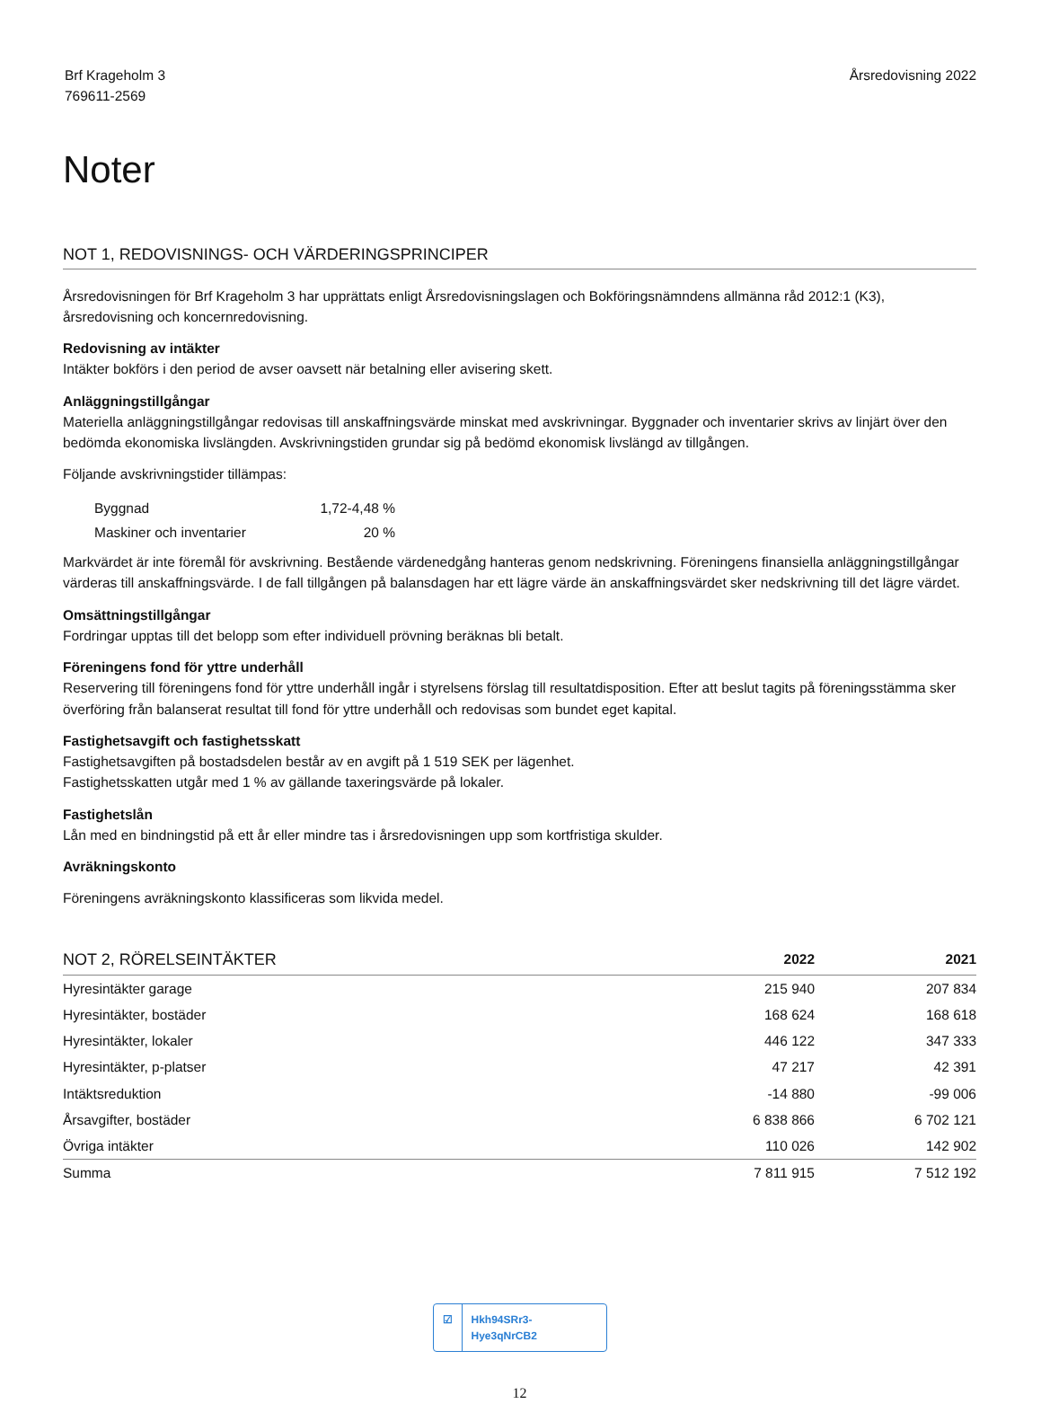Brf Krageholm 3
769611-2569
Årsredovisning 2022
Noter
NOT 1, REDOVISNINGS- OCH VÄRDERINGSPRINCIPER
Årsredovisningen för Brf Krageholm 3 har upprättats enligt Årsredovisningslagen och Bokföringsnämndens allmänna råd 2012:1 (K3), årsredovisning och koncernredovisning.
Redovisning av intäkter
Intäkter bokförs i den period de avser oavsett när betalning eller avisering skett.
Anläggningstillgångar
Materiella anläggningstillgångar redovisas till anskaffningsvärde minskat med avskrivningar. Byggnader och inventarier skrivs av linjärt över den bedömda ekonomiska livslängden. Avskrivningstiden grundar sig på bedömd ekonomisk livslängd av tillgången.
Följande avskrivningstider tillämpas:
| Byggnad | 1,72-4,48 % |
| Maskiner och inventarier | 20 % |
Markvärdet är inte föremål för avskrivning. Bestående värdenedgång hanteras genom nedskrivning. Föreningens finansiella anläggningstillgångar värderas till anskaffningsvärde. I de fall tillgången på balansdagen har ett lägre värde än anskaffningsvärdet sker nedskrivning till det lägre värdet.
Omsättningstillgångar
Fordringar upptas till det belopp som efter individuell prövning beräknas bli betalt.
Föreningens fond för yttre underhåll
Reservering till föreningens fond för yttre underhåll ingår i styrelsens förslag till resultatdisposition. Efter att beslut tagits på föreningsstämma sker överföring från balanserat resultat till fond för yttre underhåll och redovisas som bundet eget kapital.
Fastighetsavgift och fastighetsskatt
Fastighetsavgiften på bostadsdelen består av en avgift på 1 519 SEK per lägenhet.
Fastighetsskatten utgår med 1 % av gällande taxeringsvärde på lokaler.
Fastighetslån
Lån med en bindningstid på ett år eller mindre tas i årsredovisningen upp som kortfristiga skulder.
Avräkningskonto
Föreningens avräkningskonto klassificeras som likvida medel.
| NOT 2, RÖRELSEINTÄKTER | 2022 | 2021 |
| --- | --- | --- |
| Hyresintäkter garage | 215 940 | 207 834 |
| Hyresintäkter, bostäder | 168 624 | 168 618 |
| Hyresintäkter, lokaler | 446 122 | 347 333 |
| Hyresintäkter, p-platser | 47 217 | 42 391 |
| Intäktsreduktion | -14 880 | -99 006 |
| Årsavgifter, bostäder | 6 838 866 | 6 702 121 |
| Övriga intäkter | 110 026 | 142 902 |
| Summa | 7 811 915 | 7 512 192 |
☑ Hkh94SRr3-Hye3qNrCB2
12